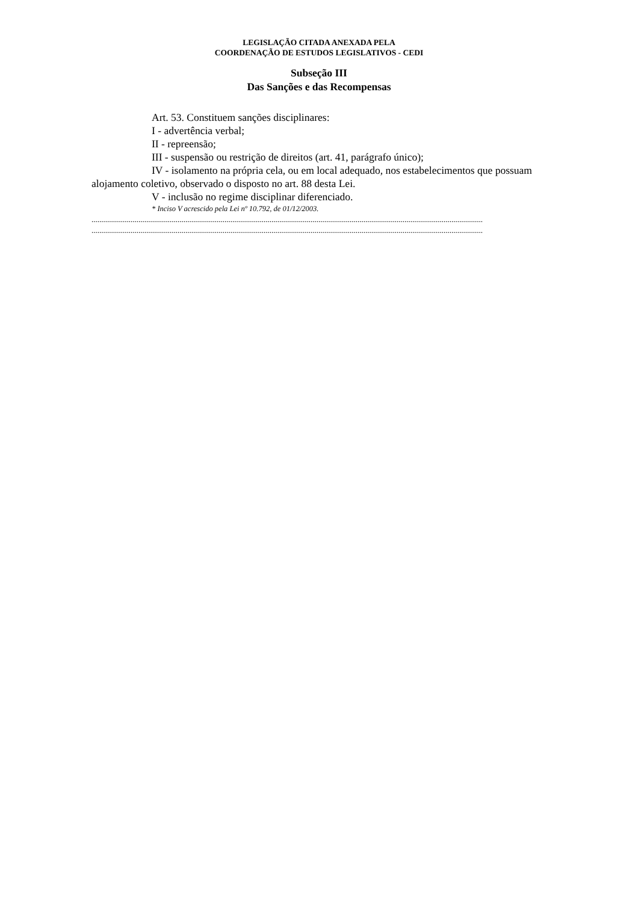LEGISLAÇÃO CITADA ANEXADA PELA
COORDENAÇÃO DE ESTUDOS LEGISLATIVOS - CEDI
Subseção III
Das Sanções e das Recompensas
Art. 53. Constituem sanções disciplinares:
I - advertência verbal;
II - repreensão;
III - suspensão ou restrição de direitos (art. 41, parágrafo único);
IV - isolamento na própria cela, ou em local adequado, nos estabelecimentos que possuam alojamento coletivo, observado o disposto no art. 88 desta Lei.
V - inclusão no regime disciplinar diferenciado.
* Inciso V acrescido pela Lei nº 10.792, de 01/12/2003.
........................................................................................................................................................................................................
........................................................................................................................................................................................................